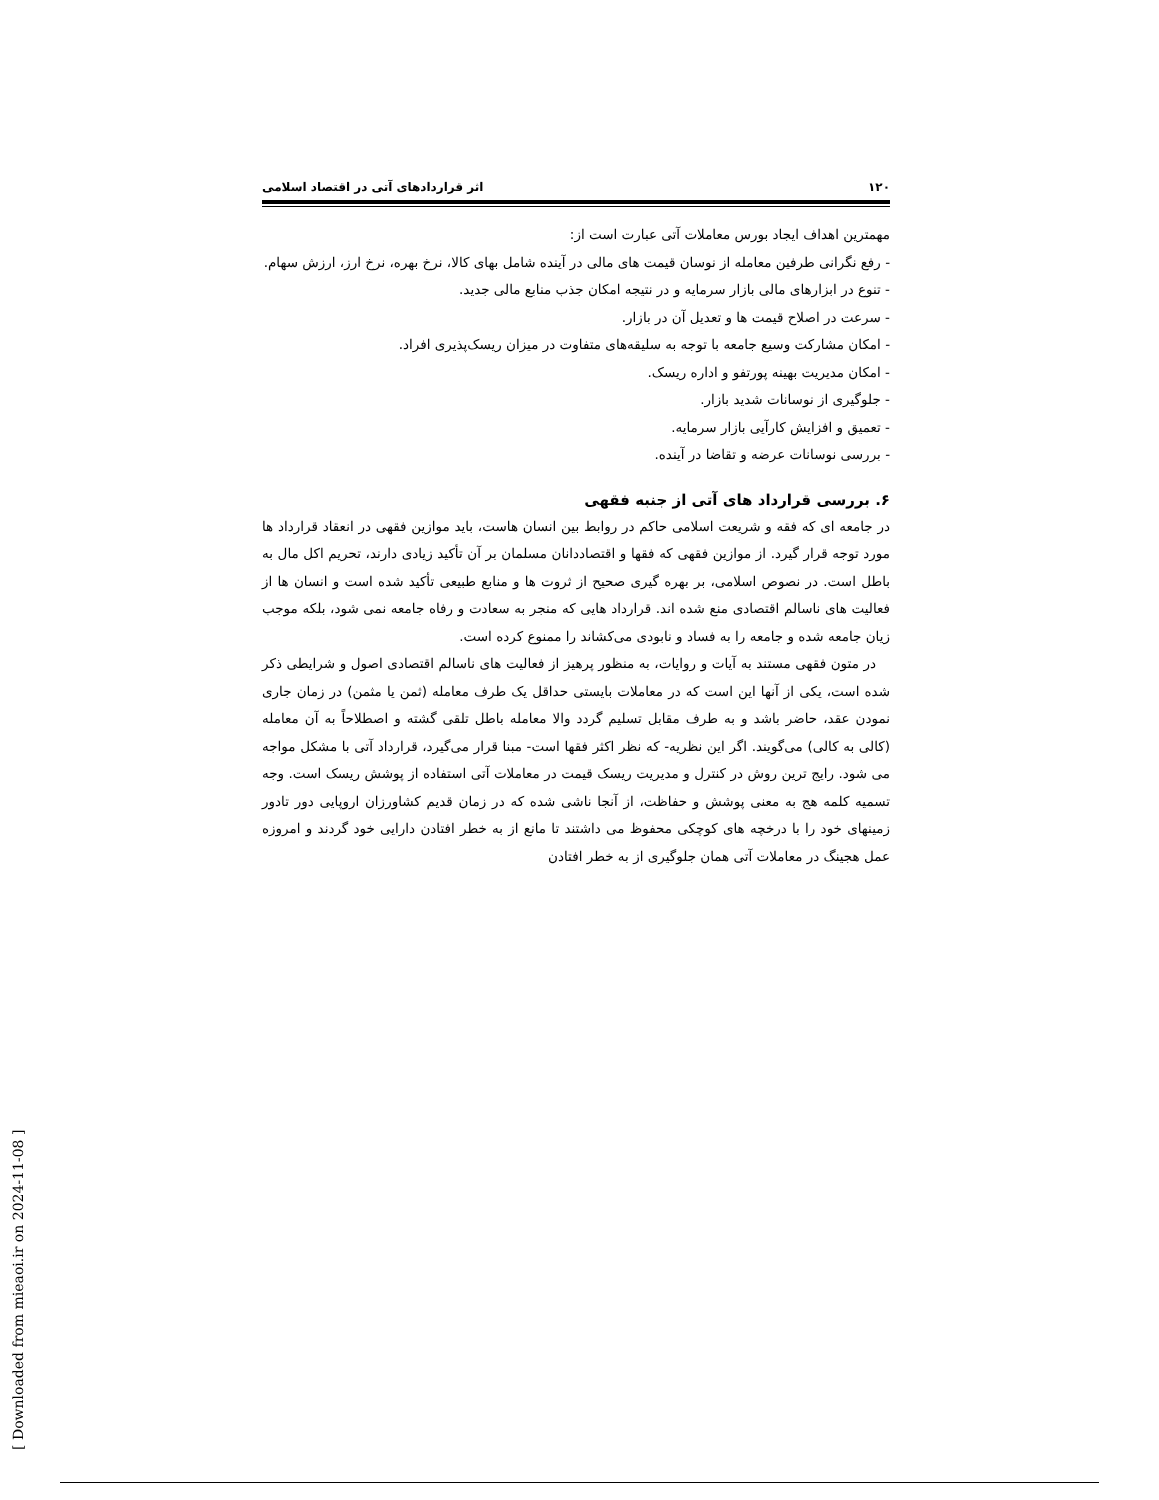۱۲۰ اثر قراردادهای آتی در اقتصاد اسلامی
مهمترین اهداف ایجاد بورس معاملات آتی عبارت است از:
- رفع نگرانی طرفین معامله از نوسان قیمت های مالی در آینده شامل بهای کالا، نرخ بهره، نرخ ارز، ارزش سهام.
- تنوع در ابزارهای مالی بازار سرمایه و در نتیجه امکان جذب منابع مالی جدید.
- سرعت در اصلاح قیمت ها و تعدیل آن در بازار.
- امکان مشارکت وسیع جامعه با توجه به سلیقه‌های متفاوت در میزان ریسک‌پذیری افراد.
- امکان مدیریت بهینه پورتفو و اداره ریسک.
- جلوگیری از نوسانات شدید بازار.
- تعمیق و افزایش کارآیی بازار سرمایه.
- بررسی نوسانات عرضه و تقاضا در آینده.
۶. بررسی قرارداد های آتی از جنبه فقهی
در جامعه ای که فقه و شریعت اسلامی حاکم در روابط بین انسان هاست، باید موازین فقهی در انعقاد قرارداد ها مورد توجه قرار گیرد. از موازین فقهی که فقها و اقتصاددانان مسلمان بر آن تأکید زیادی دارند، تحریم اکل مال به باطل است. در نصوص اسلامی، بر بهره گیری صحیح از ثروت ها و منابع طبیعی تأکید شده است و انسان ها از فعالیت های ناسالم اقتصادی منع شده اند. قرارداد هایی که منجر به سعادت و رفاه جامعه نمی شود، بلکه موجب زیان جامعه شده و جامعه را به فساد و نابودی می‌کشاند را ممنوع کرده است.
در متون فقهی مستند به آیات و روایات، به منظور پرهیز از فعالیت های ناسالم اقتصادی اصول و شرایطی ذکر شده است، یکی از آنها این است که در معاملات بایستی حداقل یک طرف معامله (ثمن یا مثمن) در زمان جاری نمودن عقد، حاضر باشد و به طرف مقابل تسلیم گردد والا معامله باطل تلقی گشته و اصطلاحاً به آن معامله (کالی به کالی) می‌گویند. اگر این نظریه- که نظر اکثر فقها است- مبنا قرار می‌گیرد، قرارداد آتی با مشکل مواجه می شود. رایج ترین روش در کنترل و مدیریت ریسک قیمت در معاملات آتی استفاده از پوشش ریسک است. وجه تسمیه کلمه هج به معنی پوشش و حفاظت، از آنجا ناشی شده که در زمان قدیم کشاورزان اروپایی دور تادور زمینهای خود را با درخچه های کوچکی محفوظ می داشتند تا مانع از به خطر افتادن دارایی خود گردند و امروزه عمل هجینگ در معاملات آتی همان جلوگیری از به خطر افتادن
[ Downloaded from mieaoi.ir on 2024-11-08 ]